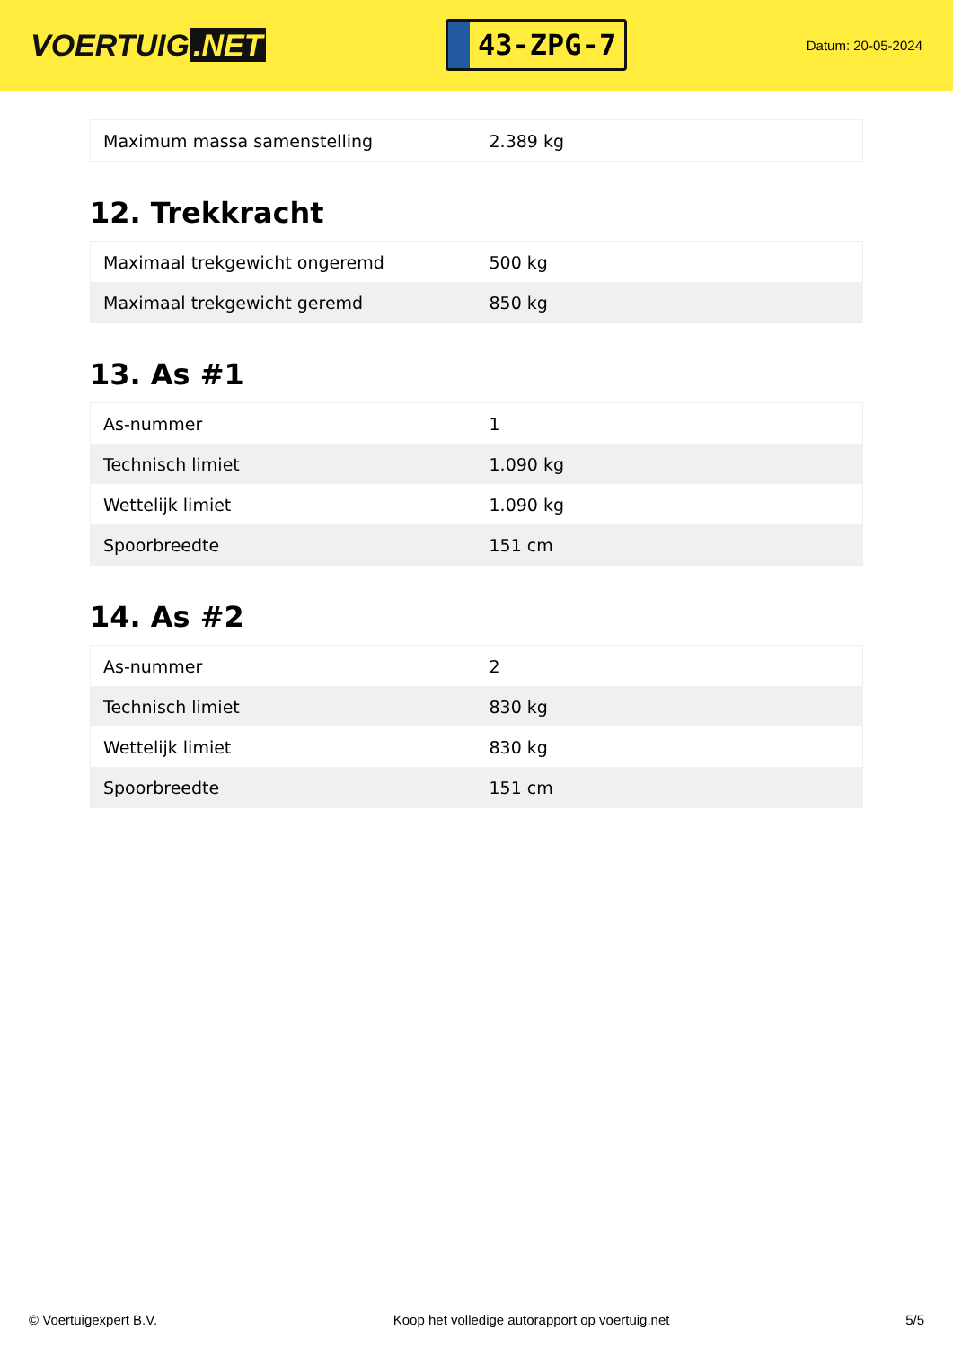VOERTUIG.NET
43-ZPG-7
Datum: 20-05-2024
| Maximum massa samenstelling | 2.389 kg |
12. Trekkracht
| Maximaal trekgewicht ongeremd | 500 kg |
| Maximaal trekgewicht geremd | 850 kg |
13. As #1
| As-nummer | 1 |
| Technisch limiet | 1.090 kg |
| Wettelijk limiet | 1.090 kg |
| Spoorbreedte | 151 cm |
14. As #2
| As-nummer | 2 |
| Technisch limiet | 830 kg |
| Wettelijk limiet | 830 kg |
| Spoorbreedte | 151 cm |
© Voertuigexpert B.V. Koop het volledige autorapport op voertuig.net 5/5